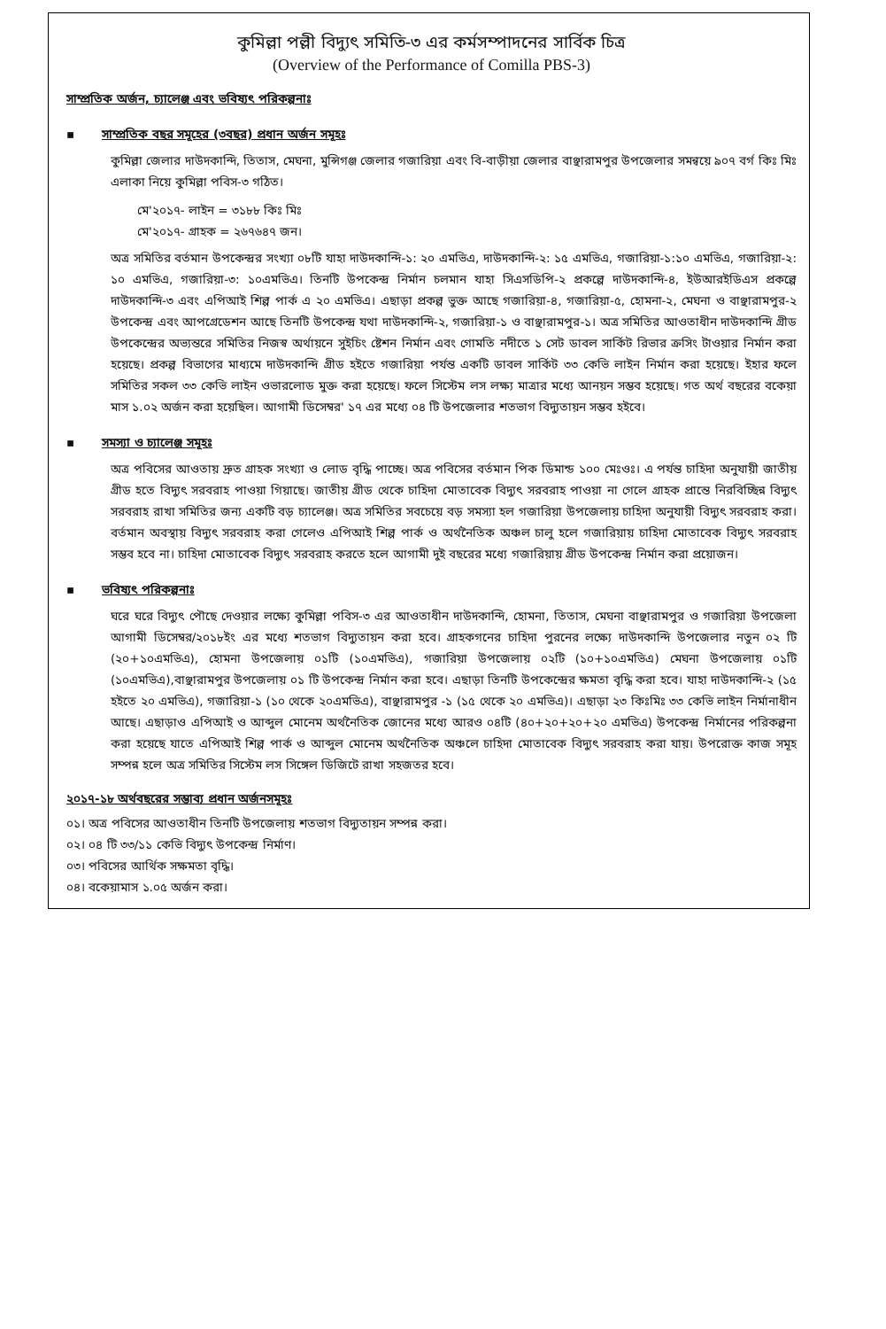কুমিল্লা পল্লী বিদ্যুৎ সমিতি-৩ এর কর্মসম্পাদনের সার্বিক চিত্র
(Overview of the Performance of Comilla PBS-3)
সাম্প্রতিক অর্জন, চ্যালেঞ্জ এবং ভবিষ্যৎ পরিকল্পনাঃ
▪ সাম্প্রতিক বছর সমূহের (৩বছর) প্রধান অর্জন সমূহঃ
কুমিল্লা জেলার দাউদকান্দি, তিতাস, মেঘনা, মুন্সিগঞ্জ জেলার গজারিয়া এবং বি-বাড়ীয়া জেলার বাঞ্ছারামপুর উপজেলার সমন্বয়ে ৯০৭ বর্গ কিঃ মিঃ এলাকা নিয়ে কুমিল্লা পবিস-৩ গঠিত।
মে'২০১৭- লাইন = ৩১৮৮ কিঃ মিঃ
মে'২০১৭- গ্রাহক = ২৬৭৬৪৭ জন।
অত্র সমিতির বর্তমান উপকেন্দ্রর সংখ্যা ০৮টি যাহা দাউদকান্দি-১: ২০ এমভিএ, দাউদকান্দি-২: ১৫ এমভিএ, গজারিয়া-১:১০ এমভিএ, গজারিয়া-২: ১০ এমভিএ, গজারিয়া-৩: ১০এমভিএ। তিনটি উপকেন্দ্র নির্মান চলমান যাহা সিএসডিপি-২ প্রকল্পে দাউদকান্দি-৪, ইউআরইডিএস প্রকল্পে দাউদকান্দি-৩ এবং এপিআই শিল্প পার্ক এ ২০ এমভিএ। এছাড়া প্রকল্প ভুক্ত আছে গজারিয়া-৪, গজারিয়া-৫, হোমনা-২, মেঘনা ও বাঞ্ছারামপুর-২ উপকেন্দ্র এবং আপগ্রেডেশন আছে তিনটি উপকেন্দ্র যথা দাউদকান্দি-২, গজারিয়া-১ ও বাঞ্ছারামপুর-১। অত্র সমিতির আওতাধীন দাউদকান্দি গ্রীড উপকেন্দ্রের অভ্যন্তরে সমিতির নিজস্ব অর্থায়নে সুইচিং ষ্টেশন নির্মান এবং গোমতি নদীতে ১ সেট ডাবল সার্কিট রিভার ক্রসিং টাওয়ার নির্মান করা হয়েছে। প্রকল্প বিভাগের মাধ্যমে দাউদকান্দি গ্রীড হইতে গজারিয়া পর্যন্ত একটি ডাবল সার্কিট ৩৩ কেভি লাইন নির্মান করা হয়েছে। ইহার ফলে সমিতির সকল ৩৩ কেভি লাইন ওভারলোড মুক্ত করা হয়েছে। ফলে সিস্টেম লস লক্ষ্য মাত্রার মধ্যে আনয়ন সম্ভব হয়েছে। গত অর্থ বছরের বকেয়া মাস ১.০২ অর্জন করা হয়েছিল। আগামী ডিসেম্বর' ১৭ এর মধ্যে ০৪ টি উপজেলার শতভাগ বিদ্যুতায়ন সম্ভব হইবে।
▪ সমস্যা ও চ্যালেঞ্জ সমূহঃ
অত্র পবিসের আওতায় দ্রুত গ্রাহক সংখ্যা ও লোড বৃদ্ধি পাচ্ছে। অত্র পবিসের বর্তমান পিক ডিমান্ড ১০০ মেঃওঃ। এ পর্যন্ত চাহিদা অনুযায়ী জাতীয় গ্রীড হতে বিদ্যুৎ সরবরাহ পাওয়া গিয়াছে। জাতীয় গ্রীড থেকে চাহিদা মোতাবেক বিদ্যুৎ সরবরাহ পাওয়া না গেলে গ্রাহক প্রান্তে নিরবিচ্ছিন্ন বিদ্যুৎ সরবরাহ রাখা সমিতির জন্য একটি বড় চ্যালেঞ্জ। অত্র সমিতির সবচেয়ে বড় সমস্যা হল গজারিয়া উপজেলায় চাহিদা অনুযায়ী বিদ্যুৎ সরবরাহ করা। বর্তমান অবস্থায় বিদ্যুৎ সরবরাহ করা গেলেও এপিআই শিল্প পার্ক ও অর্থনৈতিক অঞ্চল চালু হলে গজারিয়ায় চাহিদা মোতাবেক বিদ্যুৎ সরবরাহ সম্ভব হবে না। চাহিদা মোতাবেক বিদ্যুৎ সরবরাহ করতে হলে আগামী দুই বছরের মধ্যে গজারিয়ায় গ্রীড উপকেন্দ্র নির্মান করা প্রয়োজন।
▪ ভবিষ্যৎ পরিকল্পনাঃ
ঘরে ঘরে বিদ্যুৎ পৌছে দেওয়ার লক্ষ্যে কুমিল্লা পবিস-৩ এর আওতাধীন দাউদকান্দি, হোমনা, তিতাস, মেঘনা বাঞ্ছারামপুর ও গজারিয়া উপজেলা আগামী ডিসেম্বর/২০১৮ইং এর মধ্যে শতভাগ বিদ্যুতায়ন করা হবে। গ্রাহকগনের চাহিদা পুরনের লক্ষ্যে দাউদকান্দি উপজেলার নতুন ০২ টি (২০+১০এমভিএ), হোমনা উপজেলায় ০১টি (১০এমভিএ), গজারিয়া উপজেলায় ০২টি (১০+১০এমভিএ) মেঘনা উপজেলায় ০১টি (১০এমভিএ),বাঞ্ছারামপুর উপজেলায় ০১ টি উপকেন্দ্র নির্মান করা হবে। এছাড়া তিনটি উপকেন্দ্রের ক্ষমতা বৃদ্ধি করা হবে। যাহা দাউদকান্দি-২ (১৫ হইতে ২০ এমভিএ), গজারিয়া-১ (১০ থেকে ২০এমভিএ), বাঞ্ছারামপুর -১ (১৫ থেকে ২০ এমভিএ)। এছাড়া ২৩ কিঃমিঃ ৩৩ কেভি লাইন নির্মানাধীন আছে। এছাড়াও এপিআই ও আব্দুল মোনেম অর্থনৈতিক জোনের মধ্যে আরও ০৪টি (৪০+২০+২০+২০ এমভিএ) উপকেন্দ্র নির্মানের পরিকল্পনা করা হয়েছে যাতে এপিআই শিল্প পার্ক ও আব্দুল মোনেম অর্থনৈতিক অঞ্চলে চাহিদা মোতাবেক বিদ্যুৎ সরবরাহ করা যায়। উপরোক্ত কাজ সমূহ সম্পন্ন হলে অত্র সমিতির সিস্টেম লস সিঙ্গেল ডিজিটে রাখা সহজতর হবে।
২০১৭-১৮ অর্থবছরের সম্ভাব্য প্রধান অর্জনসমূহঃ
০১। অত্র পবিসের আওতাধীন তিনটি উপজেলায় শতভাগ বিদ্যুতায়ন সম্পন্ন করা।
০২। ০৪ টি ৩৩/১১ কেভি বিদ্যুৎ উপকেন্দ্র নির্মাণ।
০৩। পবিসের আর্থিক সক্ষমতা বৃদ্ধি।
০৪। বকেয়ামাস ১.০৫ অর্জন করা।